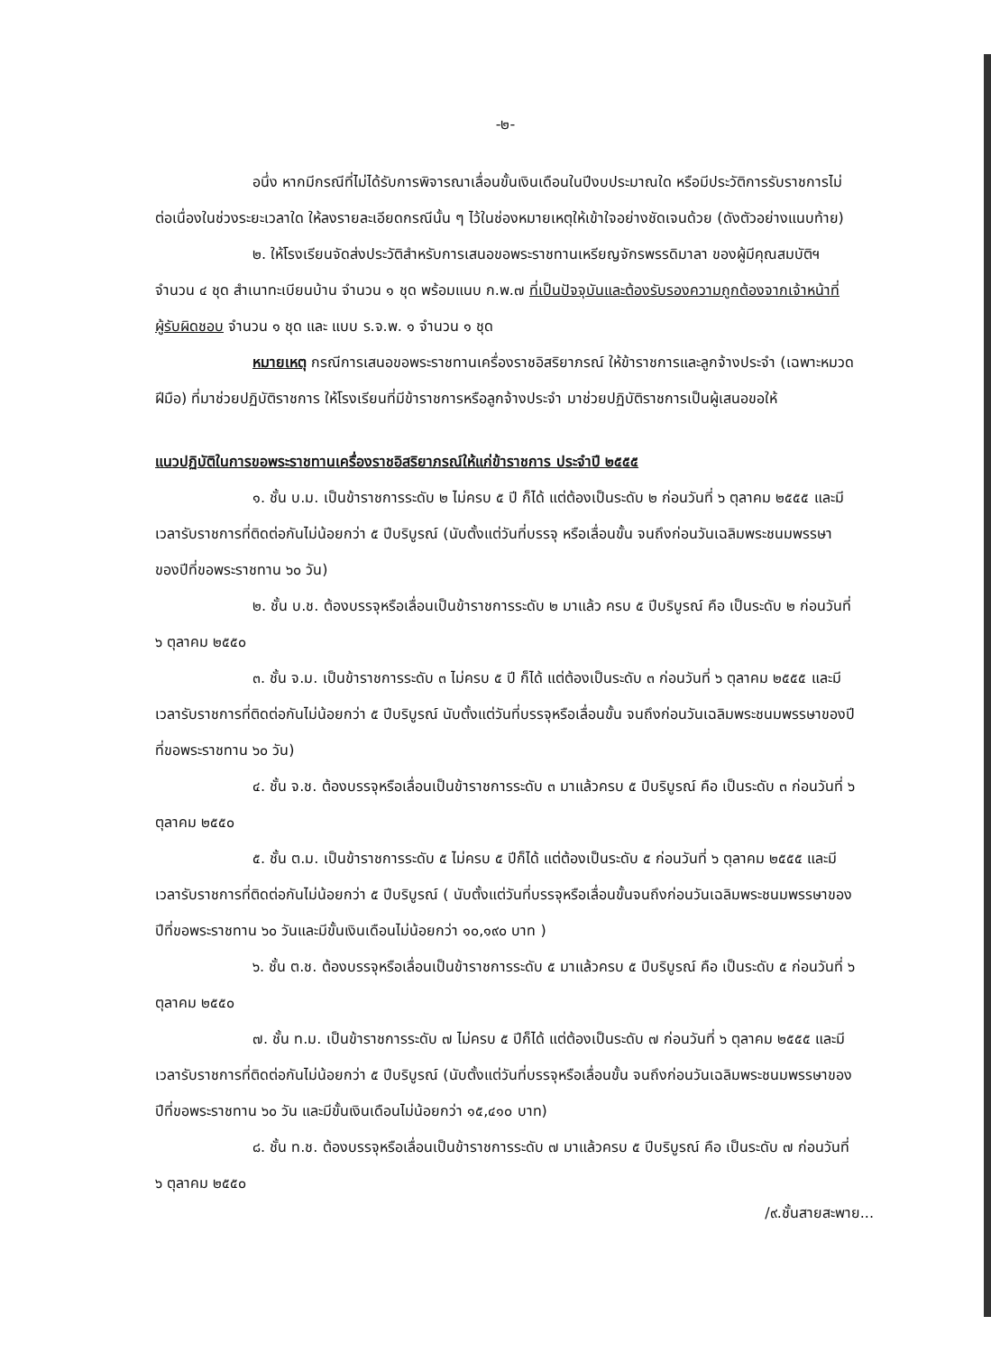-๒-
อนึ่ง หากมีกรณีที่ไม่ได้รับการพิจารณาเลื่อนขั้นเงินเดือนในปีงบประมาณใด หรือมีประวัติการรับราชการไม่ต่อเนื่องในช่วงระยะเวลาใด ให้ลงรายละเอียดกรณีนั้น ๆ ไว้ในช่องหมายเหตุให้เข้าใจอย่างชัดเจนด้วย (ดังตัวอย่างแนบท้าย)
๒. ให้โรงเรียนจัดส่งประวัติสำหรับการเสนอขอพระราชทานเหรียญจักรพรรดิมาลา ของผู้มีคุณสมบัติฯ จำนวน ๔ ชุด สำเนาทะเบียนบ้าน จำนวน ๑ ชุด พร้อมแนบ ก.พ.๗ ที่เป็นปัจจุบันและต้องรับรองความถูกต้องจากเจ้าหน้าที่ผู้รับผิดชอบ จำนวน ๑ ชุด และ แบบ ร.จ.พ. ๑ จำนวน ๑ ชุด
หมายเหตุ กรณีการเสนอขอพระราชทานเครื่องราชอิสริยาภรณ์ ให้ข้าราชการและลูกจ้างประจำ (เฉพาะหมวดฝีมือ) ที่มาช่วยปฏิบัติราชการ ให้โรงเรียนที่มีข้าราชการหรือลูกจ้างประจำ มาช่วยปฏิบัติราชการเป็นผู้เสนอขอให้
แนวปฏิบัติในการขอพระราชทานเครื่องราชอิสริยาภรณ์ให้แก่ข้าราชการ ประจำปี ๒๕๕๕
๑. ชั้น บ.ม. เป็นข้าราชการระดับ ๒ ไม่ครบ ๕ ปี ก็ได้ แต่ต้องเป็นระดับ ๒ ก่อนวันที่ ๖ ตุลาคม ๒๕๕๕ และมีเวลารับราชการที่ติดต่อกันไม่น้อยกว่า ๕ ปีบริบูรณ์ (นับตั้งแต่วันที่บรรจุ หรือเลื่อนขั้น จนถึงก่อนวันเฉลิมพระชนมพรรษาของปีที่ขอพระราชทาน ๖๐ วัน)
๒. ชั้น บ.ช. ต้องบรรจุหรือเลื่อนเป็นข้าราชการระดับ ๒ มาแล้ว ครบ ๕ ปีบริบูรณ์ คือ เป็นระดับ ๒ ก่อนวันที่ ๖ ตุลาคม ๒๕๕๐
๓. ชั้น จ.ม. เป็นข้าราชการระดับ ๓ ไม่ครบ ๕ ปี ก็ได้ แต่ต้องเป็นระดับ ๓ ก่อนวันที่ ๖ ตุลาคม ๒๕๕๕ และมีเวลารับราชการที่ติดต่อกันไม่น้อยกว่า ๕ ปีบริบูรณ์ นับตั้งแต่วันที่บรรจุหรือเลื่อนขั้น จนถึงก่อนวันเฉลิมพระชนมพรรษาของปีที่ขอพระราชทาน ๖๐ วัน)
๔. ชั้น จ.ช. ต้องบรรจุหรือเลื่อนเป็นข้าราชการระดับ ๓ มาแล้วครบ ๕ ปีบริบูรณ์ คือ เป็นระดับ ๓ ก่อนวันที่ ๖ ตุลาคม ๒๕๕๐
๕. ชั้น ต.ม. เป็นข้าราชการระดับ ๕ ไม่ครบ ๕ ปีก็ได้ แต่ต้องเป็นระดับ ๕ ก่อนวันที่ ๖ ตุลาคม ๒๕๕๕ และมีเวลารับราชการที่ติดต่อกันไม่น้อยกว่า ๕ ปีบริบูรณ์ ( นับตั้งแต่วันที่บรรจุหรือเลื่อนขั้นจนถึงก่อนวันเฉลิมพระชนมพรรษาของปีที่ขอพระราชทาน ๖๐ วันและมีขั้นเงินเดือนไม่น้อยกว่า ๑๐,๑๙๐ บาท )
๖. ชั้น ต.ช. ต้องบรรจุหรือเลื่อนเป็นข้าราชการระดับ ๕ มาแล้วครบ ๕ ปีบริบูรณ์ คือ เป็นระดับ ๕ ก่อนวันที่ ๖ ตุลาคม ๒๕๕๐
๗. ชั้น ท.ม. เป็นข้าราชการระดับ ๗ ไม่ครบ ๕ ปีก็ได้ แต่ต้องเป็นระดับ ๗ ก่อนวันที่ ๖ ตุลาคม ๒๕๕๕ และมีเวลารับราชการที่ติดต่อกันไม่น้อยกว่า ๕ ปีบริบูรณ์ (นับตั้งแต่วันที่บรรจุหรือเลื่อนขั้น จนถึงก่อนวันเฉลิมพระชนมพรรษาของปีที่ขอพระราชทาน ๖๐ วัน และมีขั้นเงินเดือนไม่น้อยกว่า ๑๕,๔๑๐ บาท)
๘. ชั้น ท.ช. ต้องบรรจุหรือเลื่อนเป็นข้าราชการระดับ ๗ มาแล้วครบ ๕ ปีบริบูรณ์ คือ เป็นระดับ ๗ ก่อนวันที่ ๖ ตุลาคม ๒๕๕๐
/๙.ชั้นสายสะพาย...